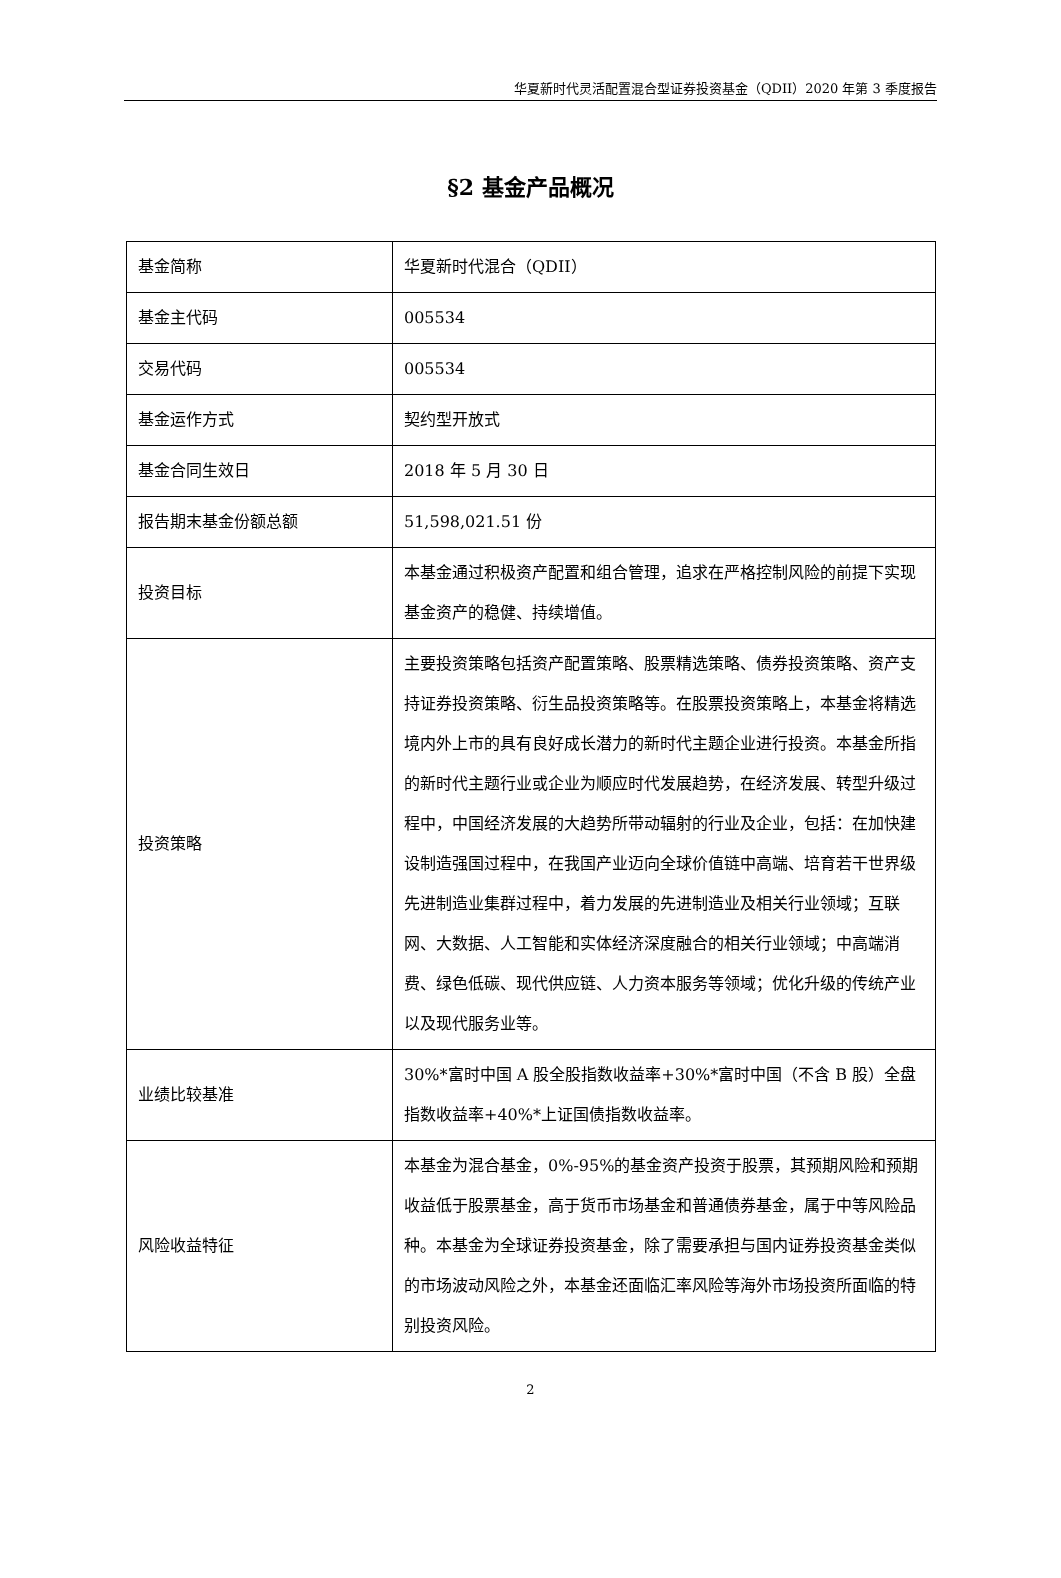华夏新时代灵活配置混合型证券投资基金（QDII）2020 年第 3 季度报告
§2 基金产品概况
| 基金简称 | 华夏新时代混合（QDII） |
| 基金主代码 | 005534 |
| 交易代码 | 005534 |
| 基金运作方式 | 契约型开放式 |
| 基金合同生效日 | 2018 年 5 月 30 日 |
| 报告期末基金份额总额 | 51,598,021.51 份 |
| 投资目标 | 本基金通过积极资产配置和组合管理，追求在严格控制风险的前提下实现基金资产的稳健、持续增值。 |
| 投资策略 | 主要投资策略包括资产配置策略、股票精选策略、债券投资策略、资产支持证券投资策略、衍生品投资策略等。在股票投资策略上，本基金将精选境内外上市的具有良好成长潜力的新时代主题企业进行投资。本基金所指的新时代主题行业或企业为顺应时代发展趋势，在经济发展、转型升级过程中，中国经济发展的大趋势所带动辐射的行业及企业，包括：在加快建设制造强国过程中，在我国产业迈向全球价值链中高端、培育若干世界级先进制造业集群过程中，着力发展的先进制造业及相关行业领域；互联网、大数据、人工智能和实体经济深度融合的相关行业领域；中高端消费、绿色低碳、现代供应链、人力资本服务等领域；优化升级的传统产业以及现代服务业等。 |
| 业绩比较基准 | 30%*富时中国 A 股全股指数收益率+30%*富时中国（不含 B 股）全盘指数收益率+40%*上证国债指数收益率。 |
| 风险收益特征 | 本基金为混合基金，0%-95%的基金资产投资于股票，其预期风险和预期收益低于股票基金，高于货币市场基金和普通债券基金，属于中等风险品种。本基金为全球证券投资基金，除了需要承担与国内证券投资基金类似的市场波动风险之外，本基金还面临汇率风险等海外市场投资所面临的特别投资风险。 |
2